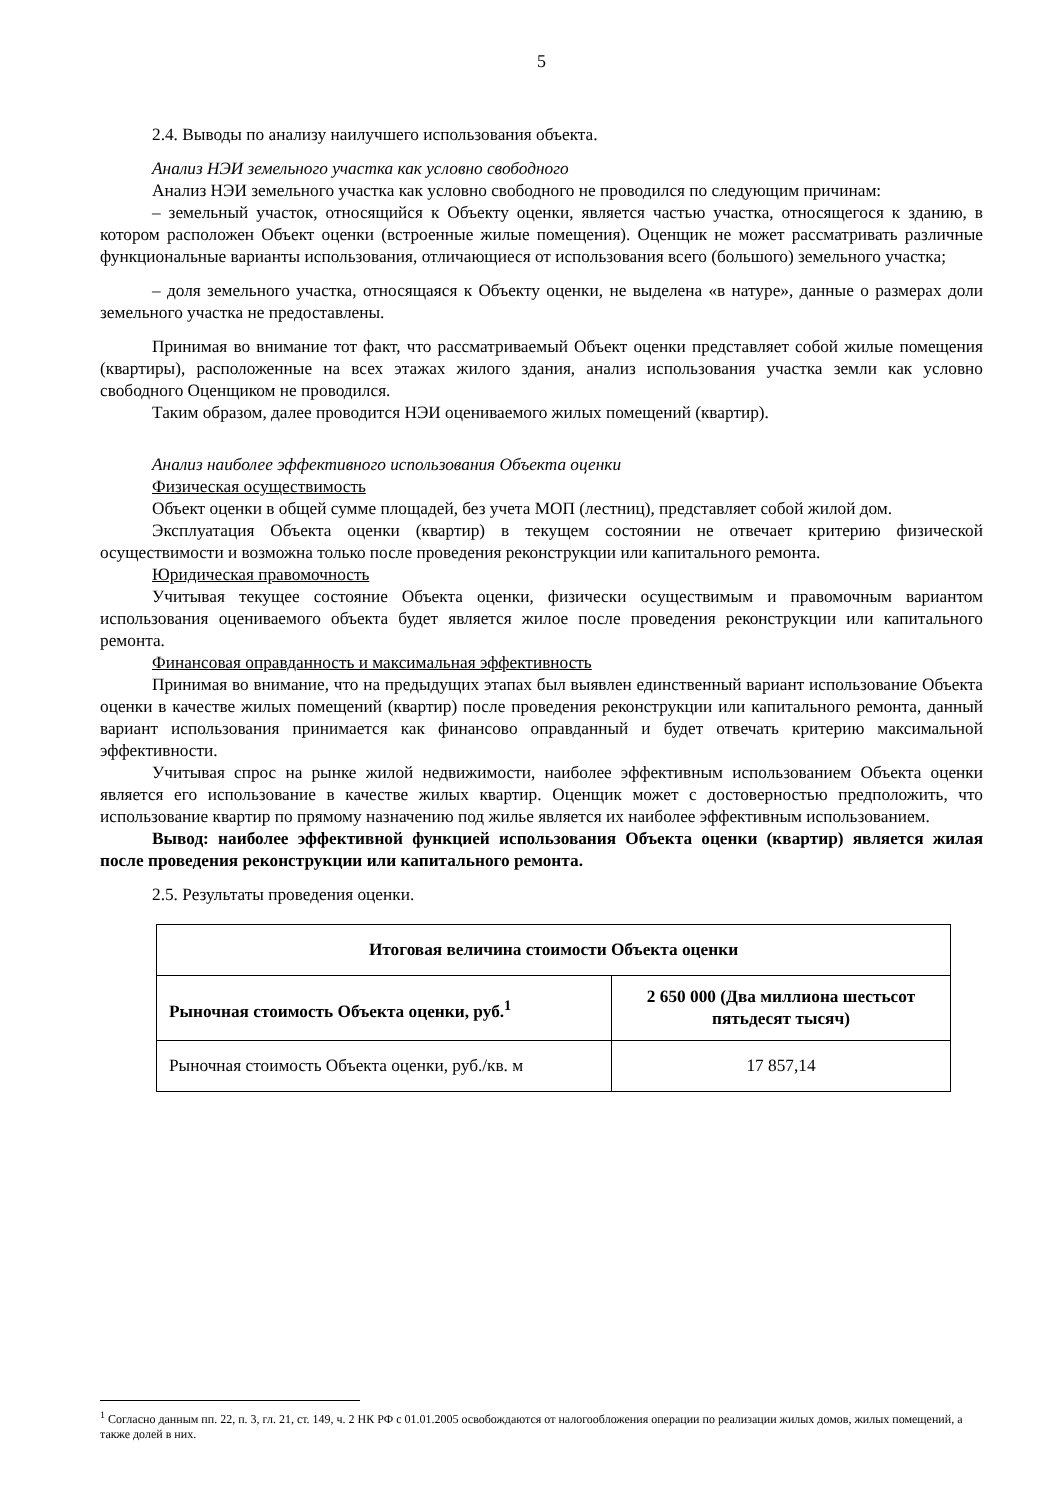5
2.4. Выводы по анализу наилучшего использования объекта.
Анализ НЭИ земельного участка как условно свободного
Анализ НЭИ земельного участка как условно свободного не проводился по следующим причинам:
– земельный участок, относящийся к Объекту оценки, является частью участка, относящегося к зданию, в котором расположен Объект оценки (встроенные жилые помещения). Оценщик не может рассматривать различные функциональные варианты использования, отличающиеся от использования всего (большого) земельного участка;
– доля земельного участка, относящаяся к Объекту оценки, не выделена «в натуре», данные о размерах доли земельного участка не предоставлены.
Принимая во внимание тот факт, что рассматриваемый Объект оценки представляет собой жилые помещения (квартиры), расположенные на всех этажах жилого здания, анализ использования участка земли как условно свободного Оценщиком не проводился.
Таким образом, далее проводится НЭИ оцениваемого жилых помещений (квартир).
Анализ наиболее эффективного использования Объекта оценки
Физическая осуществимость
Объект оценки в общей сумме площадей, без учета МОП (лестниц), представляет собой жилой дом.
Эксплуатация Объекта оценки (квартир) в текущем состоянии не отвечает критерию физической осуществимости и возможна только после проведения реконструкции или капитального ремонта.
Юридическая правомочность
Учитывая текущее состояние Объекта оценки, физически осуществимым и правомочным вариантом использования оцениваемого объекта будет является жилое после проведения реконструкции или капитального ремонта.
Финансовая оправданность и максимальная эффективность
Принимая во внимание, что на предыдущих этапах был выявлен единственный вариант использование Объекта оценки в качестве жилых помещений (квартир) после проведения реконструкции или капитального ремонта, данный вариант использования принимается как финансово оправданный и будет отвечать критерию максимальной эффективности.
Учитывая спрос на рынке жилой недвижимости, наиболее эффективным использованием Объекта оценки является его использование в качестве жилых квартир. Оценщик может с достоверностью предположить, что использование квартир по прямому назначению под жилье является их наиболее эффективным использованием.
Вывод: наиболее эффективной функцией использования Объекта оценки (квартир) является жилая после проведения реконструкции или капитального ремонта.
2.5. Результаты проведения оценки.
| Итоговая величина стоимости Объекта оценки | |
| --- | --- |
| Рыночная стоимость Объекта оценки, руб.<sup>1</sup> | 2 650 000 (Два миллиона шестьсот пятьдесят тысяч) |
| Рыночная стоимость Объекта оценки, руб./кв. м | 17 857,14 |
<sup>1</sup> Согласно данным пп. 22, п. 3, гл. 21, ст. 149, ч. 2 НК РФ с 01.01.2005 освобождаются от налогообложения операции по реализации жилых домов, жилых помещений, а также долей в них.